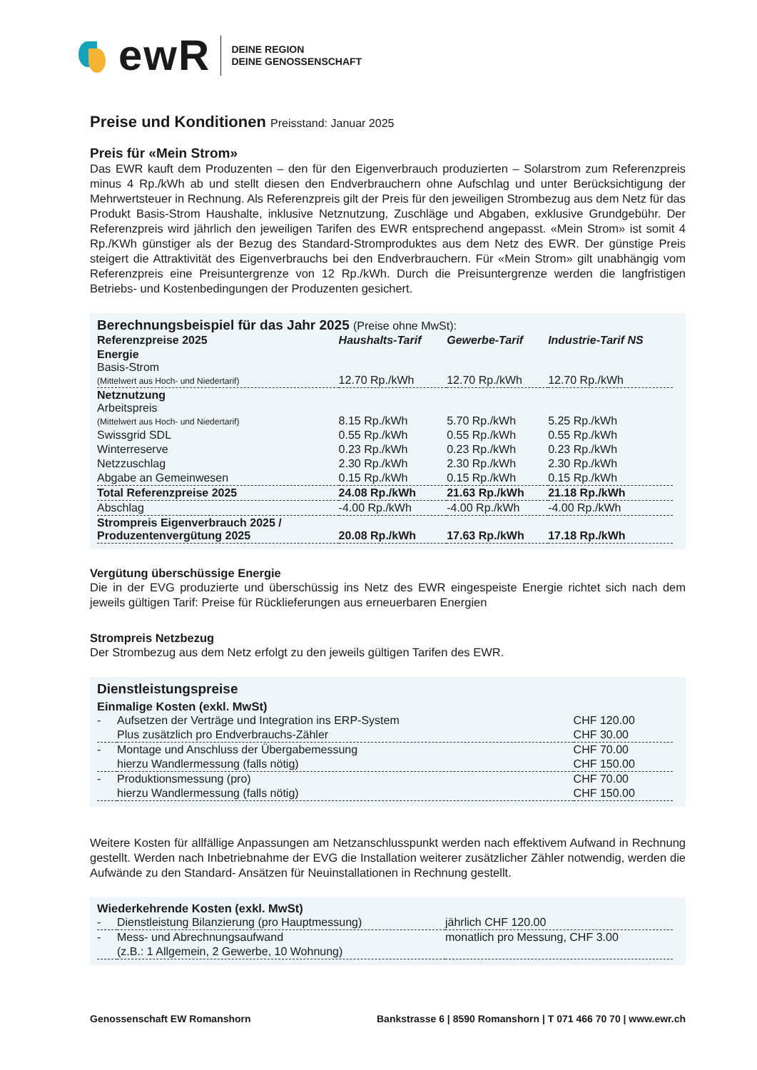ewR
DEINE REGION
DEINE GENOSSENSCHAFT
Preise und Konditionen Preisstand: Januar 2025
Preis für «Mein Strom»
Das EWR kauft dem Produzenten – den für den Eigenverbrauch produzierten – Solarstrom zum Referenz­preis minus 4 Rp./kWh ab und stellt diesen den Endverbrauchern ohne Aufschlag und unter Berücksichti­gung der Mehrwertsteuer in Rechnung. Als Referenzpreis gilt der Preis für den jeweiligen Strombezug aus dem Netz für das Produkt Basis-Strom Haushalte, inklusive Netznutzung, Zuschläge und Abgaben, exklusive Grundgebühr. Der Referenzpreis wird jährlich den jeweiligen Tarifen des EWR entsprechend angepasst. «Mein Strom» ist somit 4 Rp./KWh günstiger als der Bezug des Standard-Stromproduktes aus dem Netz des EWR. Der günstige Preis steigert die Attraktivität des Eigenverbrauchs bei den Endverbrauchern. Für «Mein Strom» gilt unabhängig vom Referenzpreis eine Preisuntergrenze von 12 Rp./kWh. Durch die Preisunter­grenze werden die langfristigen Betriebs- und Kostenbedingungen der Produzenten gesichert.
Berechnungsbeispiel für das Jahr 2025 (Preise ohne MwSt):
| Referenzpreise 2025 | Haushalts-Tarif | Gewerbe-Tarif | Industrie-Tarif NS |
| --- | --- | --- | --- |
| Energie Basis-Strom (Mittelwert aus Hoch- und Niedertarif) | 12.70 Rp./kWh | 12.70 Rp./kWh | 12.70 Rp./kWh |
| Netznutzung Arbeitspreis (Mittelwert aus Hoch- und Niedertarif) | 8.15 Rp./kWh | 5.70 Rp./kWh | 5.25 Rp./kWh |
| Swissgrid SDL | 0.55 Rp./kWh | 0.55 Rp./kWh | 0.55 Rp./kWh |
| Winterreserve | 0.23 Rp./kWh | 0.23 Rp./kWh | 0.23 Rp./kWh |
| Netzzuschlag | 2.30 Rp./kWh | 2.30 Rp./kWh | 2.30 Rp./kWh |
| Abgabe an Gemeinwesen | 0.15 Rp./kWh | 0.15 Rp./kWh | 0.15 Rp./kWh |
| Total Referenzpreise 2025 | 24.08 Rp./kWh | 21.63 Rp./kWh | 21.18 Rp./kWh |
| Abschlag | -4.00 Rp./kWh | -4.00 Rp./kWh | -4.00 Rp./kWh |
| Strompreis Eigenverbrauch 2025 / Produzentenvergütung 2025 | 20.08 Rp./kWh | 17.63 Rp./kWh | 17.18 Rp./kWh |
Vergütung überschüssige Energie
Die in der EVG produzierte und überschüssig ins Netz des EWR eingespeiste Energie richtet sich nach dem jeweils gültigen Tarif: Preise für Rücklieferungen aus erneuerbaren Energien
Strompreis Netzbezug
Der Strombezug aus dem Netz erfolgt zu den jeweils gültigen Tarifen des EWR.
Dienstleistungspreise
Einmalige Kosten (exkl. MwSt)
| - | Aufsetzen der Verträge und Integration ins ERP-System | CHF 120.00 |
| | Plus zusätzlich pro Endverbrauchs-Zähler | CHF 30.00 |
| - | Montage und Anschluss der Übergabemessung | CHF 70.00 |
| | hierzu Wandlermessung (falls nötig) | CHF 150.00 |
| - | Produktionsmessung (pro) | CHF 70.00 |
| | hierzu Wandlermessung (falls nötig) | CHF 150.00 |
Weitere Kosten für allfällige Anpassungen am Netzanschlusspunkt werden nach effektivem Aufwand in Rechnung gestellt. Werden nach Inbetriebnahme der EVG die Installation weiterer zusätzlicher Zähler not­wendig, werden die Aufwände zu den Standard- Ansätzen für Neuinstallationen in Rechnung gestellt.
Wiederkehrende Kosten (exkl. MwSt)
| - | Dienstleistung Bilanzierung (pro Hauptmessung) | jährlich CHF 120.00 |
| - | Mess- und Abrechnungsaufwand | monatlich pro Messung, CHF 3.00 |
| | (z.B.: 1 Allgemein, 2 Gewerbe, 10 Wohnung) | |
Genossenschaft EW Romanshorn Bankstrasse 6 | 8590 Romanshorn | T 071 466 70 70 | www.ewr.ch